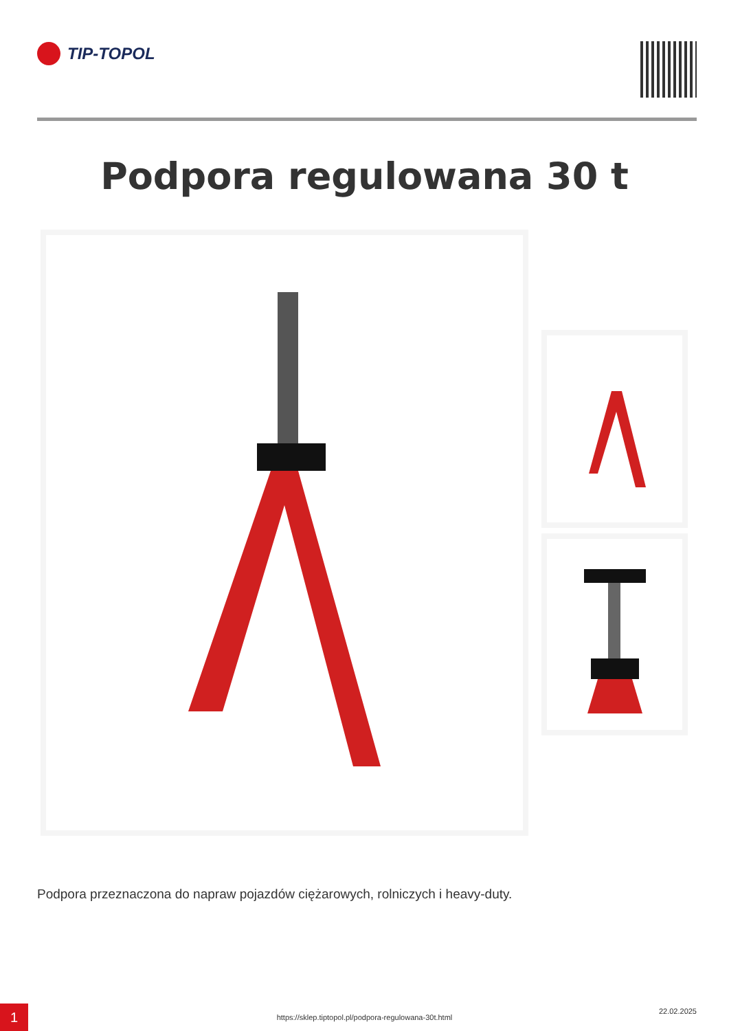TIP-TOPOL
Podpora regulowana 30 t
Podpora przeznaczona do napraw pojazdów ciężarowych, rolniczych i heavy-duty.
1 https://sklep.tiptopol.pl/podpora-regulowana-30t.html
22.02.2025